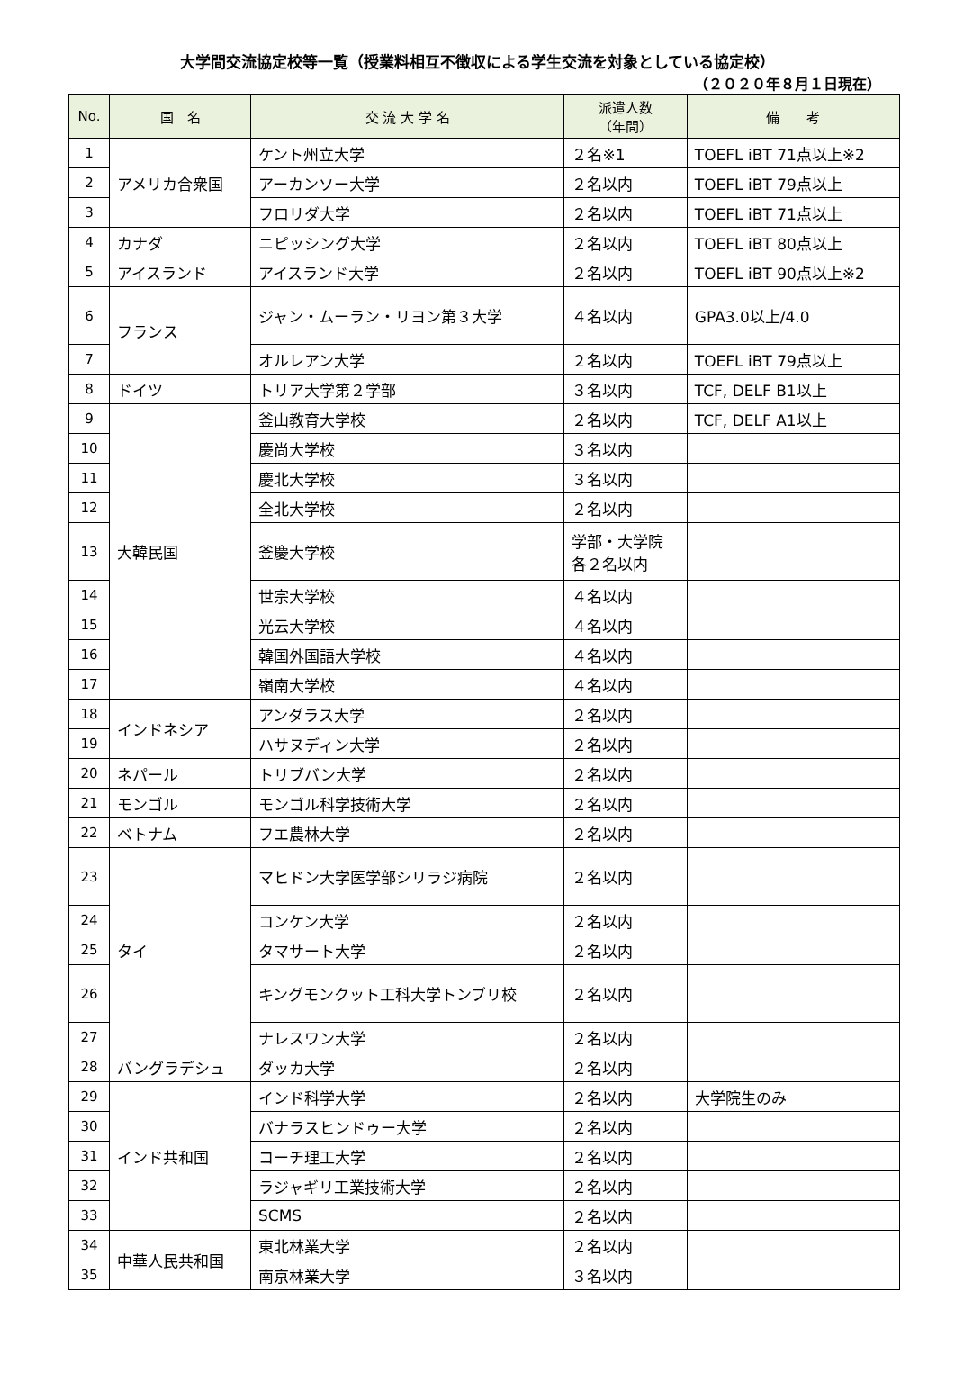大学間交流協定校等一覧（授業料相互不徴収による学生交流を対象としている協定校）
（２０２０年８月１日現在）
| No. | 国 名 | 交 流 大 学 名 | 派遣人数 （年間） | 備 考 |
| --- | --- | --- | --- | --- |
| 1 | アメリカ合衆国 | ケント州立大学 | ２名※1 | TOEFL iBT 71点以上※2 |
| 2 | | アーカンソー大学 | ２名以内 | TOEFL iBT 79点以上 |
| 3 | | フロリダ大学 | ２名以内 | TOEFL iBT 71点以上 |
| 4 | カナダ | ニピッシング大学 | ２名以内 | TOEFL iBT 80点以上 |
| 5 | アイスランド | アイスランド大学 | ２名以内 | TOEFL iBT 90点以上※2 |
| 6 | フランス | ジャン・ムーラン・リヨン第３大学 | ４名以内 | GPA3.0以上/4.0 |
| 7 | | オルレアン大学 | ２名以内 | TOEFL iBT 79点以上 |
| 8 | ドイツ | トリア大学第２学部 | ３名以内 | TCF, DELF B1以上 |
| 9 | 大韓民国 | 釜山教育大学校 | ２名以内 | TCF, DELF A1以上 |
| 10 | | 慶尚大学校 | ３名以内 | |
| 11 | | 慶北大学校 | ３名以内 | |
| 12 | | 全北大学校 | ２名以内 | |
| 13 | | 釜慶大学校 | 学部・大学院 各２名以内 | |
| 14 | | 世宗大学校 | ４名以内 | |
| 15 | | 光云大学校 | ４名以内 | |
| 16 | | 韓国外国語大学校 | ４名以内 | |
| 17 | | 嶺南大学校 | ４名以内 | |
| 18 | インドネシア | アンダラス大学 | ２名以内 | |
| 19 | | ハサヌディン大学 | ２名以内 | |
| 20 | ネパール | トリブバン大学 | ２名以内 | |
| 21 | モンゴル | モンゴル科学技術大学 | ２名以内 | |
| 22 | ベトナム | フエ農林大学 | ２名以内 | |
| 23 | タイ | マヒドン大学医学部シリラジ病院 | ２名以内 | |
| 24 | | コンケン大学 | ２名以内 | |
| 25 | | タマサート大学 | ２名以内 | |
| 26 | | キングモンクット工科大学トンブリ校 | ２名以内 | |
| 27 | | ナレスワン大学 | ２名以内 | |
| 28 | バングラデシュ | ダッカ大学 | ２名以内 | |
| 29 | インド共和国 | インド科学大学 | ２名以内 | 大学院生のみ |
| 30 | | バナラスヒンドゥー大学 | ２名以内 | |
| 31 | | コーチ理工大学 | ２名以内 | |
| 32 | | ラジャギリ工業技術大学 | ２名以内 | |
| 33 | | SCMS | ２名以内 | |
| 34 | 中華人民共和国 | 東北林業大学 | ２名以内 | |
| 35 | | 南京林業大学 | ３名以内 | |